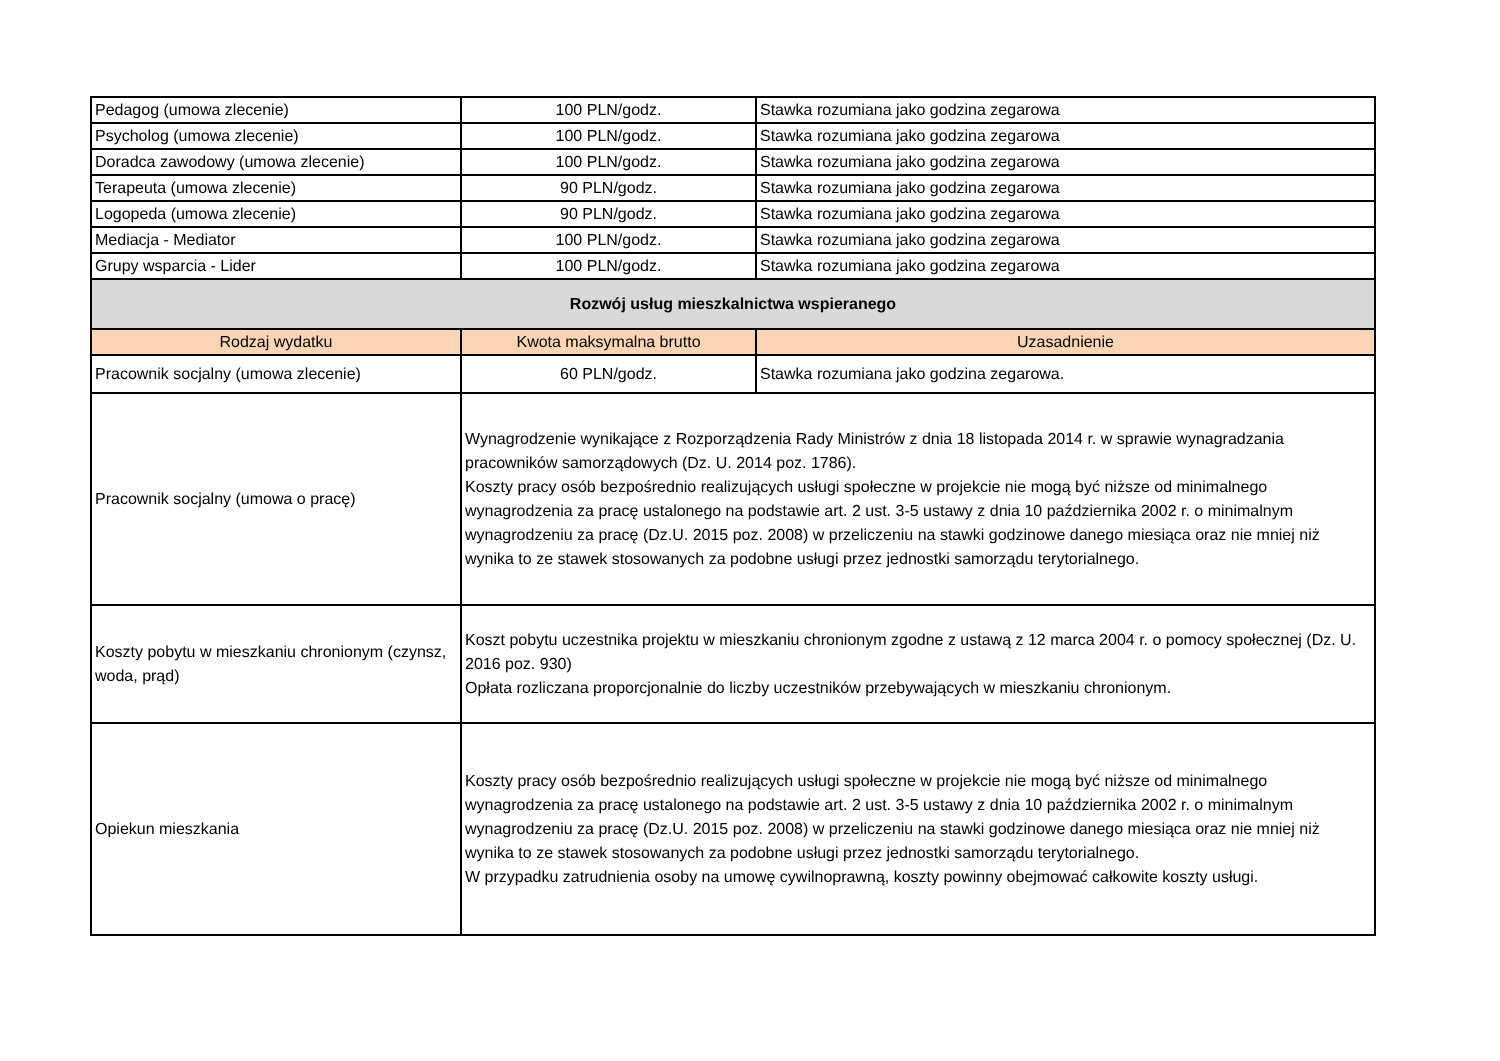| Pedagog (umowa zlecenie) | 100 PLN/godz. | Stawka rozumiana jako godzina zegarowa |
| Psycholog (umowa zlecenie) | 100 PLN/godz. | Stawka rozumiana jako godzina zegarowa |
| Doradca zawodowy (umowa zlecenie) | 100 PLN/godz. | Stawka rozumiana jako godzina zegarowa |
| Terapeuta (umowa zlecenie) | 90 PLN/godz. | Stawka rozumiana jako godzina zegarowa |
| Logopeda (umowa zlecenie) | 90 PLN/godz. | Stawka rozumiana jako godzina zegarowa |
| Mediacja - Mediator | 100 PLN/godz. | Stawka rozumiana jako godzina zegarowa |
| Grupy wsparcia - Lider | 100 PLN/godz. | Stawka rozumiana jako godzina zegarowa |
| Rozwój usług mieszkalnictwa wspieranego | | |
| Rodzaj wydatku | Kwota maksymalna brutto | Uzasadnienie |
| Pracownik socjalny (umowa zlecenie) | 60 PLN/godz. | Stawka rozumiana jako godzina zegarowa. |
| Pracownik socjalny (umowa o pracę) | Wynagrodzenie wynikające z Rozporządzenia Rady Ministrów z dnia 18 listopada 2014 r. w sprawie wynagradzania pracowników samorządowych (Dz. U. 2014 poz. 1786). Koszty pracy osób bezpośrednio realizujących usługi społeczne w projekcie nie mogą być niższe od minimalnego wynagrodzenia za pracę ustalonego na podstawie art. 2 ust. 3-5 ustawy z dnia 10 października 2002 r. o minimalnym wynagrodzeniu za pracę (Dz.U. 2015 poz. 2008) w przeliczeniu na stawki godzinowe danego miesiąca oraz nie mniej niż wynika to ze stawek stosowanych za podobne usługi przez jednostki samorządu terytorialnego. | |
| Koszty pobytu w mieszkaniu chronionym (czynsz, woda, prąd) | Koszt pobytu uczestnika projektu w mieszkaniu chronionym zgodne z ustawą z 12 marca 2004 r. o pomocy społecznej (Dz. U. 2016 poz. 930) Opłata rozliczana proporcjonalnie do liczby uczestników przebywających w mieszkaniu chronionym. | |
| Opiekun mieszkania | Koszty pracy osób bezpośrednio realizujących usługi społeczne w projekcie nie mogą być niższe od minimalnego wynagrodzenia za pracę ustalonego na podstawie art. 2 ust. 3-5 ustawy z dnia 10 października 2002 r. o minimalnym wynagrodzeniu za pracę (Dz.U. 2015 poz. 2008) w przeliczeniu na stawki godzinowe danego miesiąca oraz nie mniej niż wynika to ze stawek stosowanych za podobne usługi przez jednostki samorządu terytorialnego. W przypadku zatrudnienia osoby na umowę cywilnoprawną, koszty powinny obejmować całkowite koszty usługi. | |